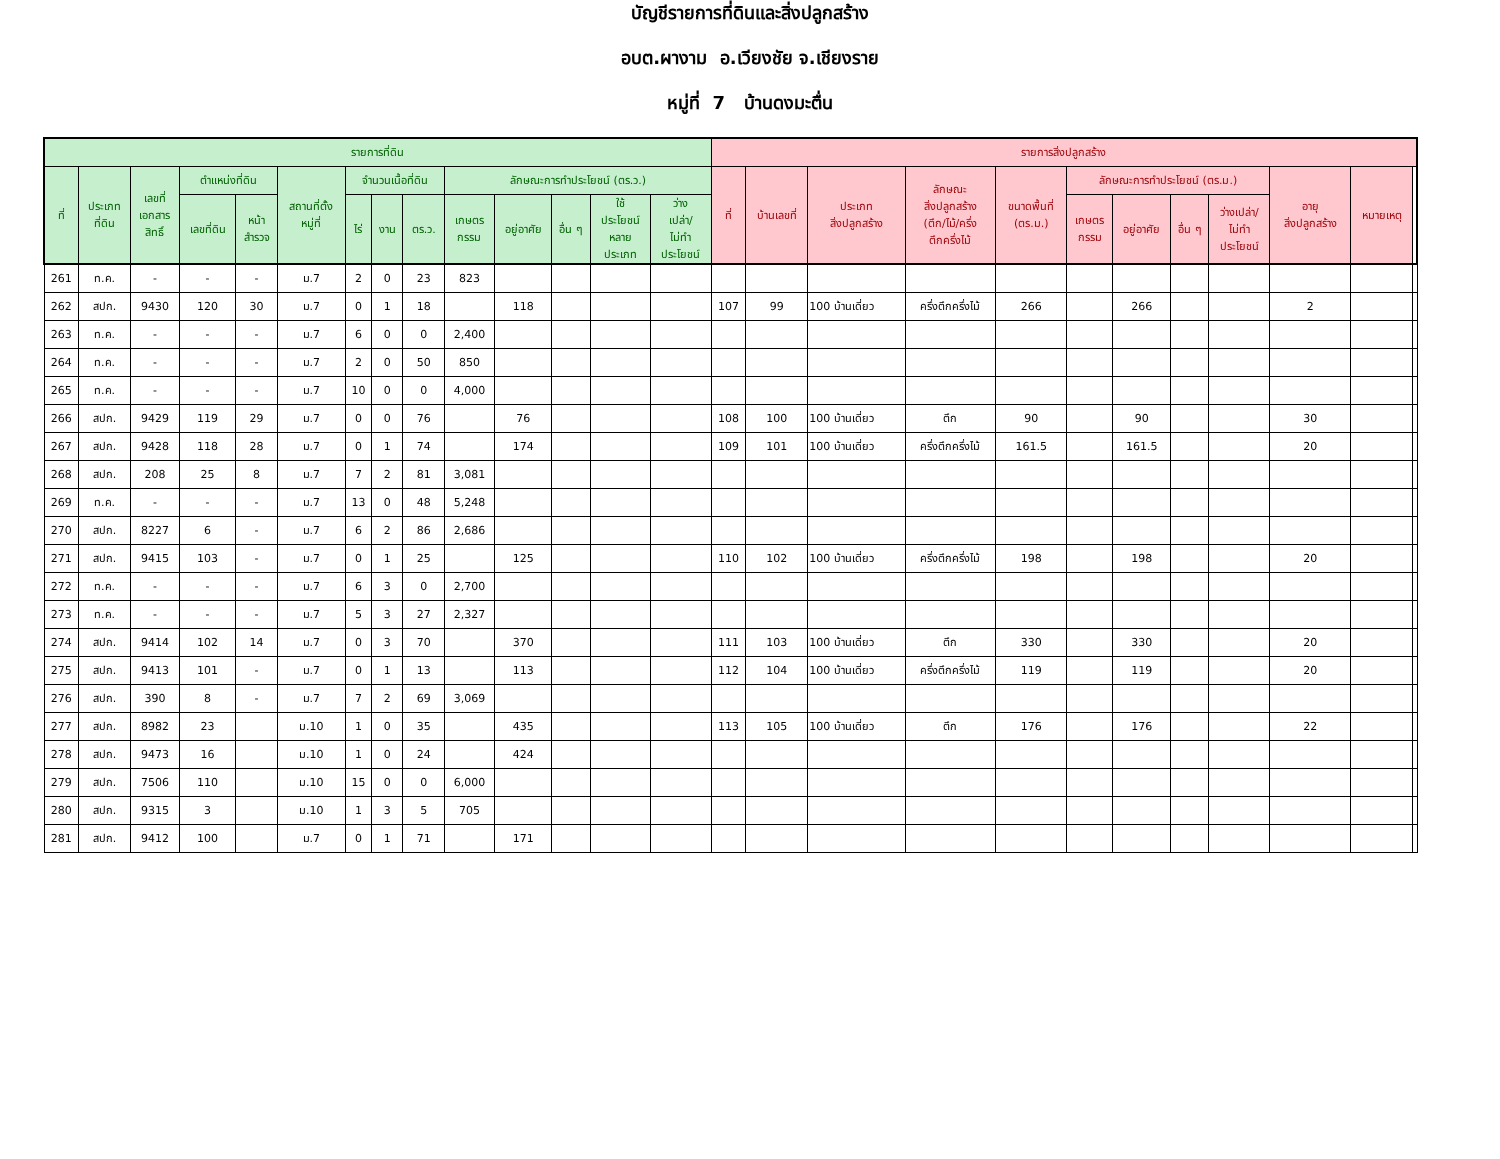บัญชีรายการที่ดินและสิ่งปลูกสร้าง
อบต.ผางาม อ.เวียงชัย จ.เชียงราย
หมู่ที่ 7 บ้านดงมะตื่น
| รายการที่ดิน | | | | | | | | | | | | | | รายการสิ่งปลูกสร้าง | | | | | | | | | | | |
| --- | --- | --- | --- | --- | --- | --- | --- | --- | --- | --- | --- | --- | --- | --- | --- | --- | --- | --- | --- | --- | --- | --- | --- | --- | --- |
| ที่ | ประเภท ที่ดิน | เลขที่ เอกสาร สิทธิ์ | ตำแหน่งที่ดิน | | สถานที่ตั้ง หมู่ที่ | จำนวนเนื้อที่ดิน | | | ลักษณะการทำประโยชน์ (ตร.ว.) | | | | | ที่ | บ้านเลขที่ | ประเภท สิ่งปลูกสร้าง | ลักษณะ สิ่งปลูกสร้าง (ตึก/ไม้/ครึ่ง ตึกครึ่งไม้ | ขนาดพื้นที่ (ตร.ม.) | ลักษณะการทำประโยชน์ (ตร.ม.) | | | | อายุ สิ่งปลูกสร้าง | หมายเหตุ | |
| | | | เลขที่ดิน | หน้า สำรวจ | | ไร่ | งาน | ตร.ว. | เกษตร กรรม | อยู่อาศัย | อื่น ๆ | ใช้ ประโยชน์ หลาย ประเภท | ว่าง เปล่า/ ไม่ทำ ประโยชน์ | | | | | | เกษตร กรรม | อยู่อาศัย | อื่น ๆ | ว่างเปล่า/ ไม่ทำ ประโยชน์ | | | |
| 261 | ท.ค. | - | - | - | ม.7 | 2 | 0 | 23 | 823 | | | | | | | | | | | | | | | | |
| 262 | สปก. | 9430 | 120 | 30 | ม.7 | 0 | 1 | 18 | | 118 | | | | 107 | 99 | 100 บ้านเดี่ยว | ครึ่งตึกครึ่งไม้ | 266 | | 266 | | | 2 | | |
| 263 | ท.ค. | - | - | - | ม.7 | 6 | 0 | 0 | 2,400 | | | | | | | | | | | | | | | | |
| 264 | ท.ค. | - | - | - | ม.7 | 2 | 0 | 50 | 850 | | | | | | | | | | | | | | | | |
| 265 | ท.ค. | - | - | - | ม.7 | 10 | 0 | 0 | 4,000 | | | | | | | | | | | | | | | | |
| 266 | สปก. | 9429 | 119 | 29 | ม.7 | 0 | 0 | 76 | | 76 | | | | 108 | 100 | 100 บ้านเดี่ยว | ตึก | 90 | | 90 | | | 30 | | |
| 267 | สปก. | 9428 | 118 | 28 | ม.7 | 0 | 1 | 74 | | 174 | | | | 109 | 101 | 100 บ้านเดี่ยว | ครึ่งตึกครึ่งไม้ | 161.5 | | 161.5 | | | 20 | | |
| 268 | สปก. | 208 | 25 | 8 | ม.7 | 7 | 2 | 81 | 3,081 | | | | | | | | | | | | | | | | |
| 269 | ท.ค. | - | - | - | ม.7 | 13 | 0 | 48 | 5,248 | | | | | | | | | | | | | | | | |
| 270 | สปก. | 8227 | 6 | - | ม.7 | 6 | 2 | 86 | 2,686 | | | | | | | | | | | | | | | | |
| 271 | สปก. | 9415 | 103 | - | ม.7 | 0 | 1 | 25 | | 125 | | | | 110 | 102 | 100 บ้านเดี่ยว | ครึ่งตึกครึ่งไม้ | 198 | | 198 | | | 20 | | |
| 272 | ท.ค. | - | - | - | ม.7 | 6 | 3 | 0 | 2,700 | | | | | | | | | | | | | | | | |
| 273 | ท.ค. | - | - | - | ม.7 | 5 | 3 | 27 | 2,327 | | | | | | | | | | | | | | | | |
| 274 | สปก. | 9414 | 102 | 14 | ม.7 | 0 | 3 | 70 | | 370 | | | | 111 | 103 | 100 บ้านเดี่ยว | ตึก | 330 | | 330 | | | 20 | | |
| 275 | สปก. | 9413 | 101 | - | ม.7 | 0 | 1 | 13 | | 113 | | | | 112 | 104 | 100 บ้านเดี่ยว | ครึ่งตึกครึ่งไม้ | 119 | | 119 | | | 20 | | |
| 276 | สปก. | 390 | 8 | - | ม.7 | 7 | 2 | 69 | 3,069 | | | | | | | | | | | | | | | | |
| 277 | สปก. | 8982 | 23 | | ม.10 | 1 | 0 | 35 | | 435 | | | | 113 | 105 | 100 บ้านเดี่ยว | ตึก | 176 | | 176 | | | 22 | | |
| 278 | สปก. | 9473 | 16 | | ม.10 | 1 | 0 | 24 | | 424 | | | | | | | | | | | | | | | |
| 279 | สปก. | 7506 | 110 | | ม.10 | 15 | 0 | 0 | 6,000 | | | | | | | | | | | | | | | | |
| 280 | สปก. | 9315 | 3 | | ม.10 | 1 | 3 | 5 | 705 | | | | | | | | | | | | | | | | |
| 281 | สปก. | 9412 | 100 | | ม.7 | 0 | 1 | 71 | | 171 | | | | | | | | | | | | | | | |